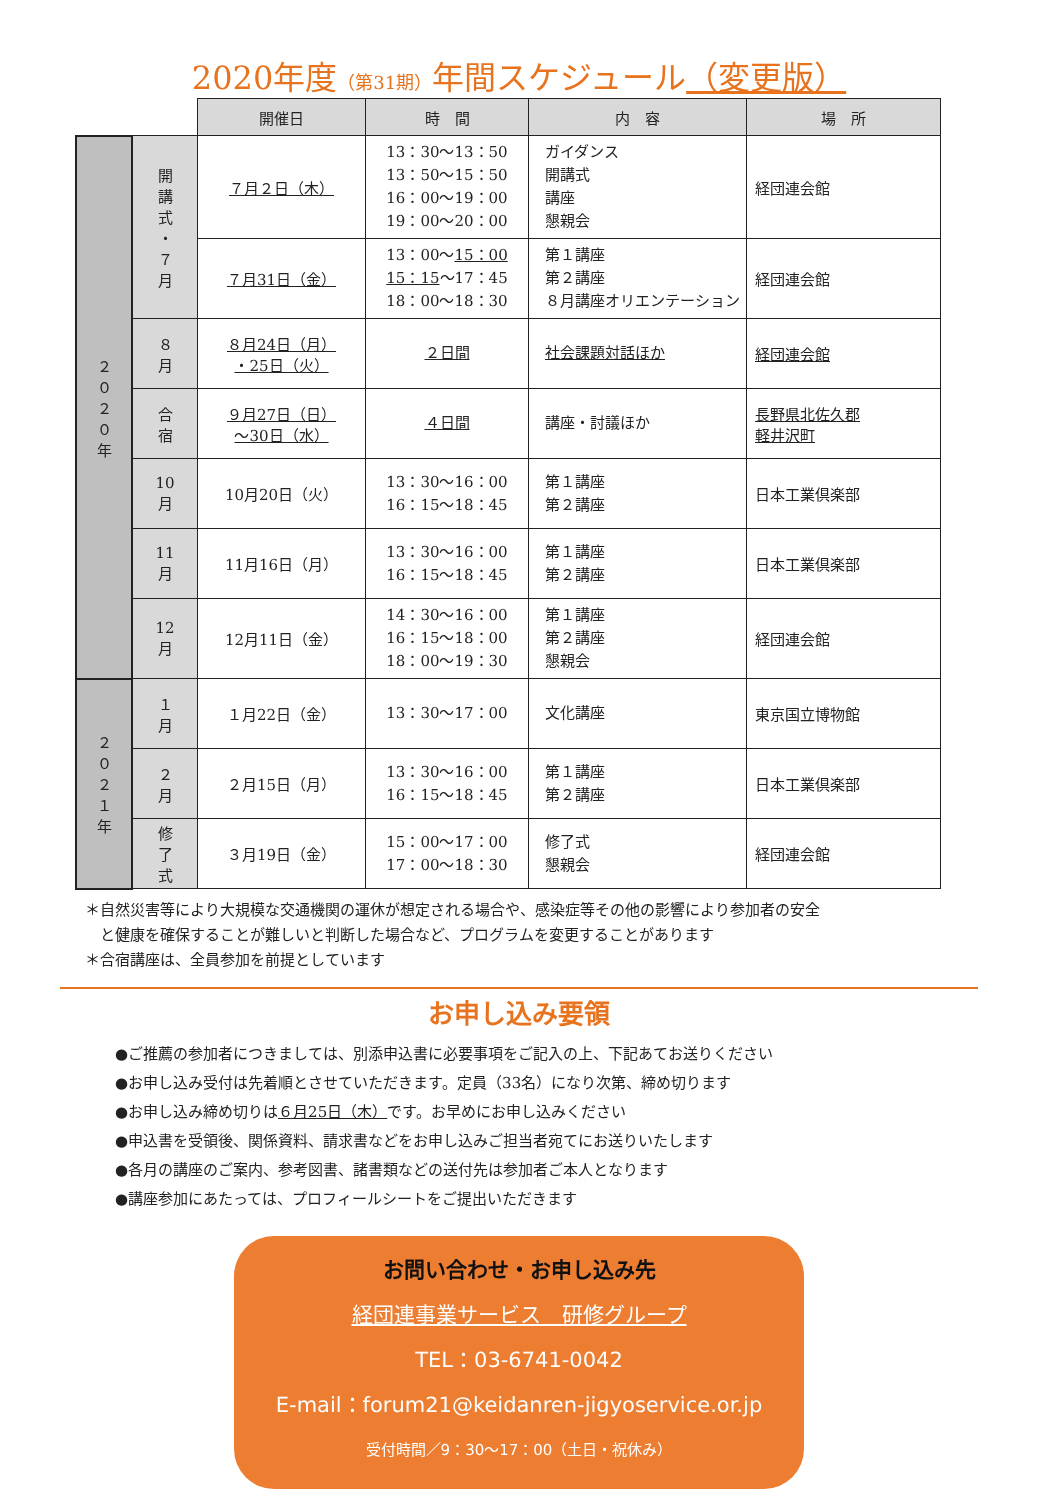2020年度（第31期）年間スケジュール（変更版）
| | | 開催日 | 時 間 | 内 容 | 場 所 |
| ２ ０ ２ ０ 年 | 開 講 式 ・ ７ 月 | ７月２日（木） | 13：30〜13：50 13：50〜15：50 16：00〜19：00 19：00〜20：00 | ガイダンス 開講式 講座 懇親会 | 経団連会館 |
| | | ７月31日（金） | 13：00〜 15：00 15：15 〜17：45 18：00〜18：30 | 第１講座 第２講座 ８月講座オリエンテーション | 経団連会館 |
| | ８ 月 | ８月24日（月） ・25日（火） | ２日間 | 社会課題対話ほか | 経団連会館 |
| | 合 宿 | ９月27日（日） 〜30日（水） | ４日間 | 講座・討議ほか | 長野県北佐久郡 軽井沢町 |
| | 10 月 | 10月20日（火） | 13：30〜16：00 16：15〜18：45 | 第１講座 第２講座 | 日本工業倶楽部 |
| | 11 月 | 11月16日（月） | 13：30〜16：00 16：15〜18：45 | 第１講座 第２講座 | 日本工業倶楽部 |
| | 12 月 | 12月11日（金） | 14：30〜16：00 16：15〜18：00 18：00〜19：30 | 第１講座 第２講座 懇親会 | 経団連会館 |
| ２ ０ ２ １ 年 | １ 月 | １月22日（金） | 13：30〜17：00 | 文化講座 | 東京国立博物館 |
| | ２ 月 | ２月15日（月） | 13：30〜16：00 16：15〜18：45 | 第１講座 第２講座 | 日本工業倶楽部 |
| | 修 了 式 | ３月19日（金） | 15：00〜17：00 17：00〜18：30 | 修了式 懇親会 | 経団連会館 |
＊自然災害等により大規模な交通機関の運休が想定される場合や、感染症等その他の影響により参加者の安全
　と健康を確保することが難しいと判断した場合など、プログラムを変更することがあります
＊合宿講座は、全員参加を前提としています
お申し込み要領
●ご推薦の参加者につきましては、別添申込書に必要事項をご記入の上、下記あてお送りください
●お申し込み受付は先着順とさせていただきます。定員（33名）になり次第、締め切ります
●お申し込み締め切りは６月25日（木）です。お早めにお申し込みください
●申込書を受領後、関係資料、請求書などをお申し込みご担当者宛てにお送りいたします
●各月の講座のご案内、参考図書、諸書類などの送付先は参加者ご本人となります
●講座参加にあたっては、プロフィールシートをご提出いただきます
お問い合わせ・お申し込み先
経団連事業サービス　研修グループ
TEL：03-6741-0042
E-mail：forum21@keidanren-jigyoservice.or.jp
受付時間／9：30〜17：00（土日・祝休み）